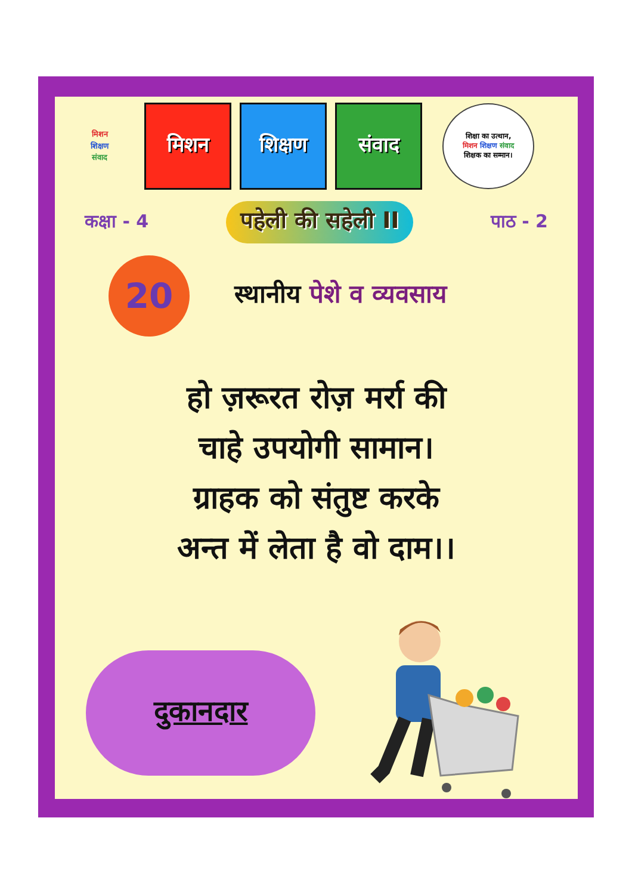मिशन
शिक्षण
संवाद
मिशन शिक्षण संवाद
शिक्षा का उत्थान,
मिशन शिक्षण संवाद
शिक्षक का सम्मान।
कक्षा - 4
पहेली की सहेली II
पाठ - 2
20
स्थानीय पेशे व व्यवसाय
हो ज़रूरत रोज़ मर्रा की
चाहे उपयोगी सामान।
ग्राहक को संतुष्ट करके
अन्त में लेता है वो दाम।।
दुकानदार